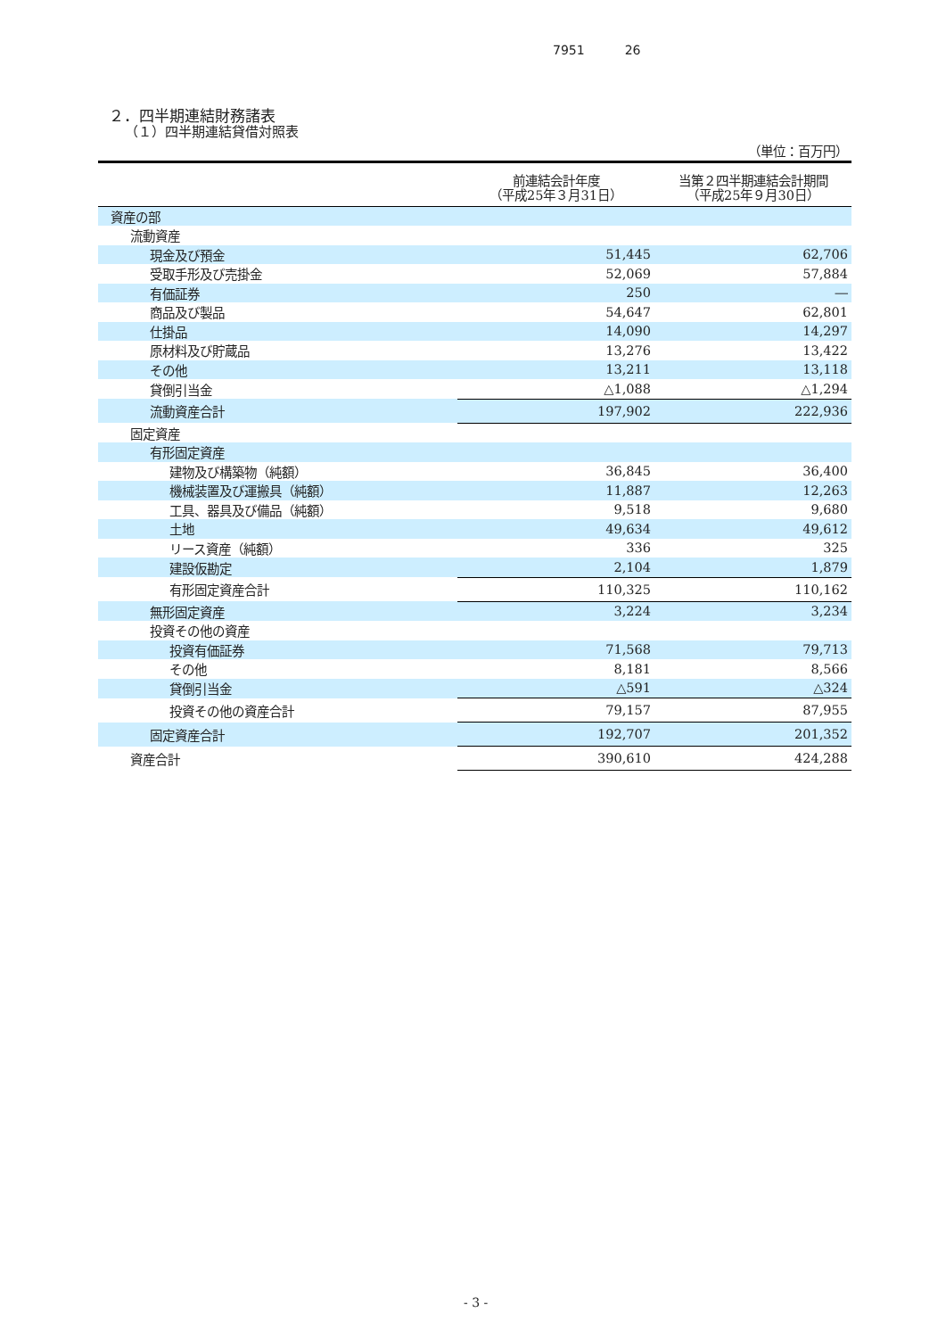7951 26
２．四半期連結財務諸表
（１）四半期連結貸借対照表
| （単位：百万円） | | |
| | 前連結会計年度 （平成25年３月31日） | 当第２四半期連結会計期間 （平成25年９月30日） |
| 資産の部 | | |
| 流動資産 | | |
| 現金及び預金 | 51,445 | 62,706 |
| 受取手形及び売掛金 | 52,069 | 57,884 |
| 有価証券 | 250 | ― |
| 商品及び製品 | 54,647 | 62,801 |
| 仕掛品 | 14,090 | 14,297 |
| 原材料及び貯蔵品 | 13,276 | 13,422 |
| その他 | 13,211 | 13,118 |
| 貸倒引当金 | △1,088 | △1,294 |
| 流動資産合計 | 197,902 | 222,936 |
| 固定資産 | | |
| 有形固定資産 | | |
| 建物及び構築物（純額） | 36,845 | 36,400 |
| 機械装置及び運搬具（純額） | 11,887 | 12,263 |
| 工具、器具及び備品（純額） | 9,518 | 9,680 |
| 土地 | 49,634 | 49,612 |
| リース資産（純額） | 336 | 325 |
| 建設仮勘定 | 2,104 | 1,879 |
| 有形固定資産合計 | 110,325 | 110,162 |
| 無形固定資産 | 3,224 | 3,234 |
| 投資その他の資産 | | |
| 投資有価証券 | 71,568 | 79,713 |
| その他 | 8,181 | 8,566 |
| 貸倒引当金 | △591 | △324 |
| 投資その他の資産合計 | 79,157 | 87,955 |
| 固定資産合計 | 192,707 | 201,352 |
| 資産合計 | 390,610 | 424,288 |
- 3 -